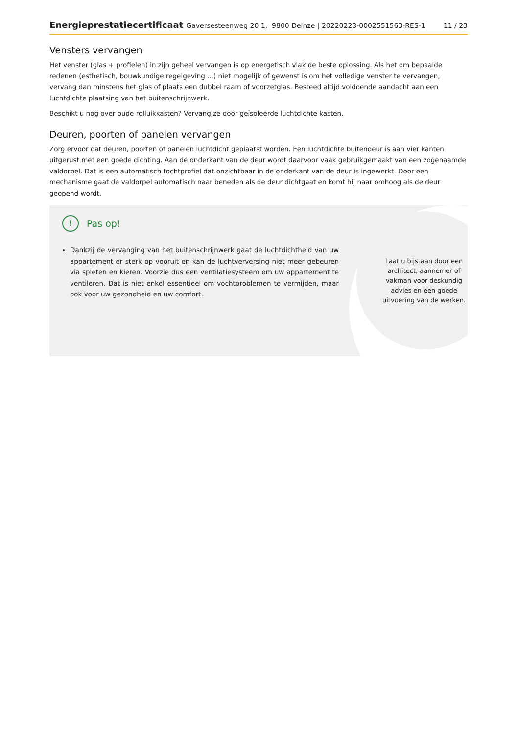Energieprestatiecertificaat Gaversesteenweg 20 1, 9800 Deinze | 20220223-0002551563-RES-1
11 / 23
Vensters vervangen
Het venster (glas + profielen) in zijn geheel vervangen is op energetisch vlak de beste oplossing. Als het om bepaalde redenen (esthetisch, bouwkundige regelgeving ...) niet mogelijk of gewenst is om het volledige venster te vervangen, vervang dan minstens het glas of plaats een dubbel raam of voorzetglas. Besteed altijd voldoende aandacht aan een luchtdichte plaatsing van het buitenschrijnwerk.
Beschikt u nog over oude rolluikkasten? Vervang ze door geïsoleerde luchtdichte kasten.
Deuren, poorten of panelen vervangen
Zorg ervoor dat deuren, poorten of panelen luchtdicht geplaatst worden. Een luchtdichte buitendeur is aan vier kanten uitgerust met een goede dichting. Aan de onderkant van de deur wordt daarvoor vaak gebruikgemaakt van een zogenaamde valdorpel. Dat is een automatisch tochtprofiel dat onzichtbaar in de onderkant van de deur is ingewerkt. Door een mechanisme gaat de valdorpel automatisch naar beneden als de deur dichtgaat en komt hij naar omhoog als de deur geopend wordt.
!
Pas op!
Dankzij de vervanging van het buitenschrijnwerk gaat de luchtdichtheid van uw appartement er sterk op vooruit en kan de luchtverversing niet meer gebeuren via spleten en kieren. Voorzie dus een ventilatiesysteem om uw appartement te ventileren. Dat is niet enkel essentieel om vochtproblemen te vermijden, maar ook voor uw gezondheid en uw comfort.
Laat u bijstaan door een architect, aannemer of vakman voor deskundig advies en een goede uitvoering van de werken.